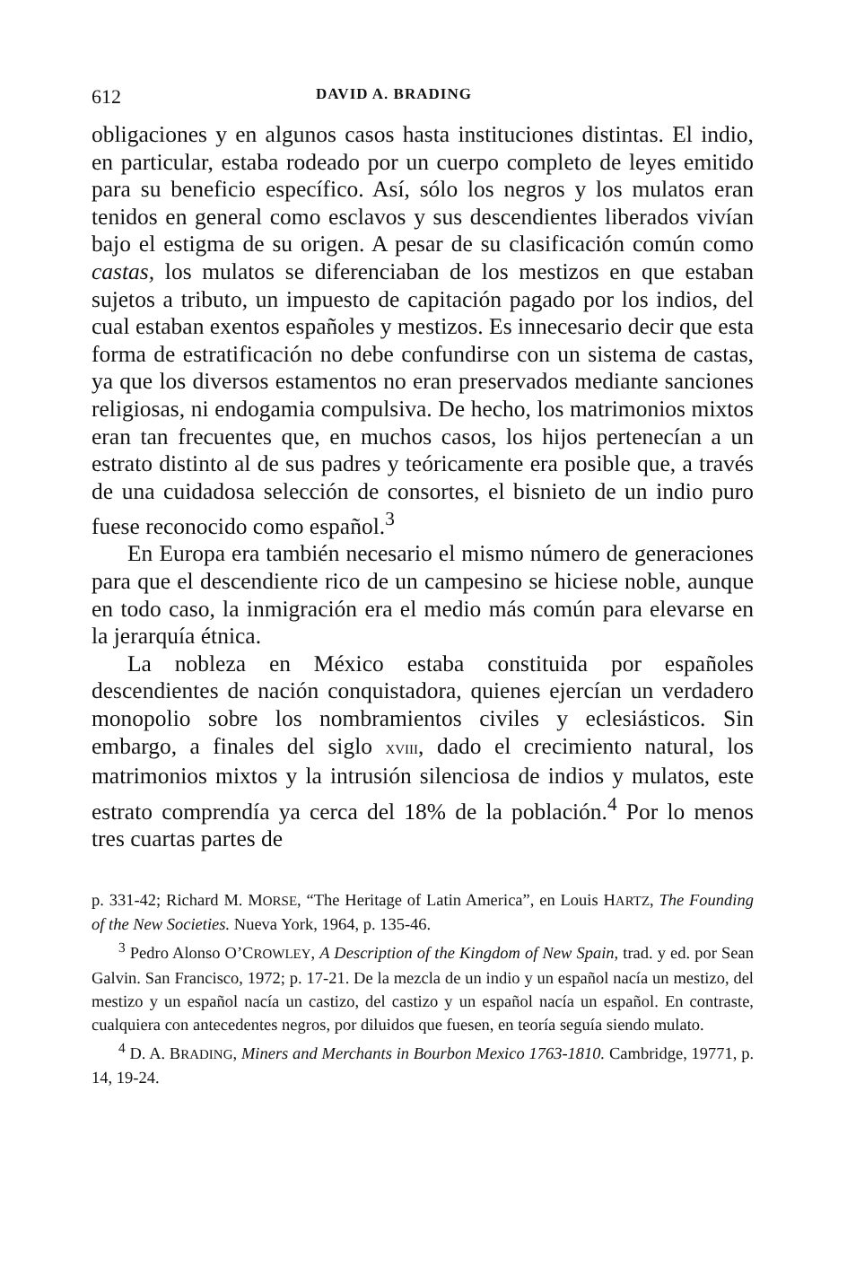612 DAVID A. BRADING
obligaciones y en algunos casos hasta instituciones distintas. El indio, en particular, estaba rodeado por un cuerpo completo de leyes emitido para su beneficio específico. Así, sólo los negros y los mulatos eran tenidos en general como esclavos y sus descendientes liberados vivían bajo el estigma de su origen. A pesar de su clasificación común como castas, los mulatos se diferenciaban de los mestizos en que estaban sujetos a tributo, un impuesto de capitación pagado por los indios, del cual estaban exentos españoles y mestizos. Es innecesario decir que esta forma de estratificación no debe confundirse con un sistema de castas, ya que los diversos estamentos no eran preservados mediante sanciones religiosas, ni endogamia compulsiva. De hecho, los matrimonios mixtos eran tan frecuentes que, en muchos casos, los hijos pertenecían a un estrato distinto al de sus padres y teóricamente era posible que, a través de una cuidadosa selección de consortes, el bisnieto de un indio puro fuese reconocido como español.<sup>3</sup>
En Europa era también necesario el mismo número de generaciones para que el descendiente rico de un campesino se hiciese noble, aunque en todo caso, la inmigración era el medio más común para elevarse en la jerarquía étnica.
La nobleza en México estaba constituida por españoles descendientes de nación conquistadora, quienes ejercían un verdadero monopolio sobre los nombramientos civiles y eclesiásticos. Sin embargo, a finales del siglo XVIII, dado el crecimiento natural, los matrimonios mixtos y la intrusión silenciosa de indios y mulatos, este estrato comprendía ya cerca del 18% de la población.<sup>4</sup> Por lo menos tres cuartas partes de
p. 331-42; Richard M. MORSE, “The Heritage of Latin America”, en Louis HARTZ, The Founding of the New Societies. Nueva York, 1964, p. 135-46.
<sup>3</sup> Pedro Alonso O’CROWLEY, A Description of the Kingdom of New Spain, trad. y ed. por Sean Galvin. San Francisco, 1972; p. 17-21. De la mezcla de un indio y un español nacía un mestizo, del mestizo y un español nacía un castizo, del castizo y un español nacía un español. En contraste, cualquiera con antecedentes negros, por diluidos que fuesen, en teoría seguía siendo mulato.
<sup>4</sup> D. A. BRADING, Miners and Merchants in Bourbon Mexico 1763-1810. Cambridge, 19771, p. 14, 19-24.